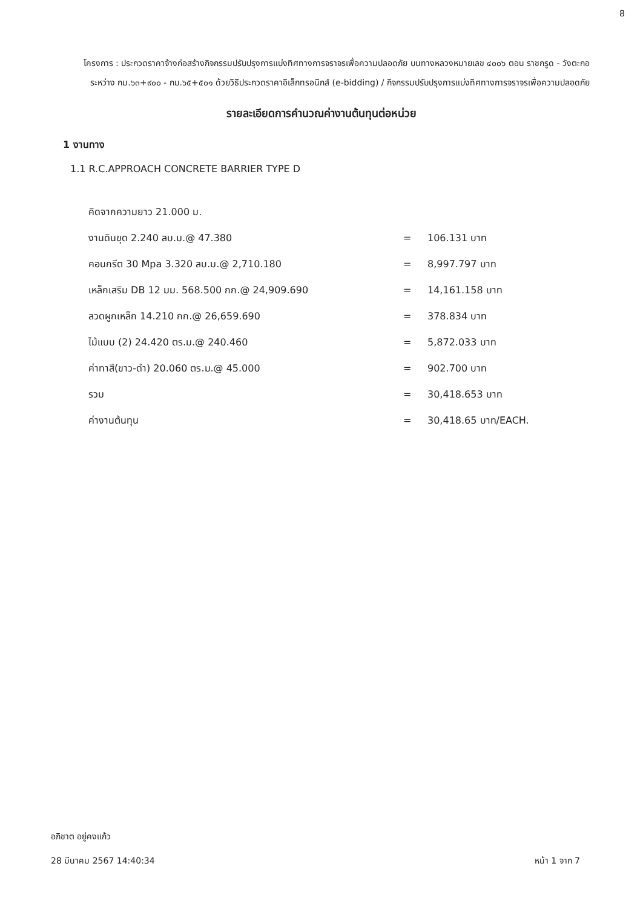8
โครงการ : ประกวดราคาจ้างก่อสร้างกิจกรรมปรับปรุงการแบ่งทิศทางการจราจรเพื่อความปลอดภัย บนทางหลวงหมายเลข ๔๐๐๖ ตอน ราชกรูด - วังตะกอ ระหว่าง กม.๖๓+๙๐๐ - กม.๖๕+๕๐๑ ด้วยวิธีประกวดราคาอิเล็กทรอนิกส์ (e-bidding) / กิจกรรมปรับปรุงการแบ่งทิศทางการจราจรเพื่อความปลอดภัย
รายละเอียดการคำนวณค่างานต้นทุนต่อหน่วย
1 งานทาง
1.1 R.C.APPROACH CONCRETE BARRIER TYPE D
| คิดจากความยาว 21.000 ม. | | |
| งานดินขุด 2.240 ลบ.ม.@ 47.380 | = | 106.131 บาท |
| คอนกรีต 30 Mpa 3.320 ลบ.ม.@ 2,710.180 | = | 8,997.797 บาท |
| เหล็กเสริม DB 12 มม. 568.500 กก.@ 24,909.690 | = | 14,161.158 บาท |
| ลวดผูกเหล็ก 14.210 กก.@ 26,659.690 | = | 378.834 บาท |
| ไม้แบบ (2) 24.420 ตร.ม.@ 240.460 | = | 5,872.033 บาท |
| ค่าทาสี(ขาว-ดำ) 20.060 ตร.ม.@ 45.000 | = | 902.700 บาท |
| รวม | = | 30,418.653 บาท |
| ค่างานต้นทุน | = | 30,418.65 บาท/EACH. |
อภิชาต อยู่คงแก้ว
หน้า 1 จาก 7 28 มีนาคม 2567 14:40:34